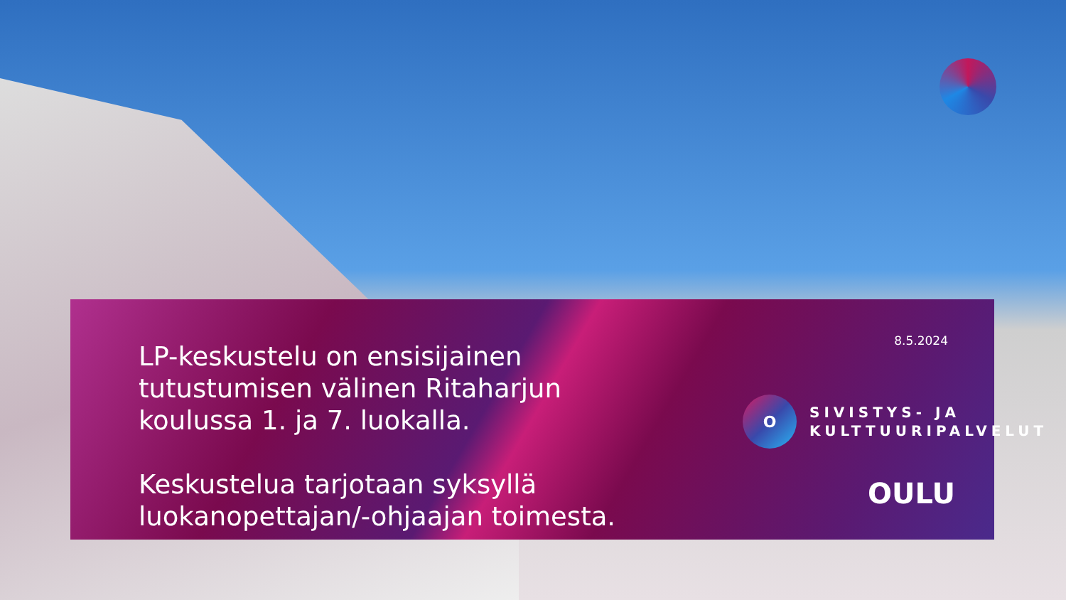LP-keskustelu on ensisijainen tutustumisen välinen Ritaharjun koulussa 1. ja 7. luokalla.
Keskustelua tarjotaan syksyllä luokanopettajan/-ohjaajan toimesta.
8.5.2024
O
SIVISTYS- JA
KULTTUURIPALVELUT
OULU